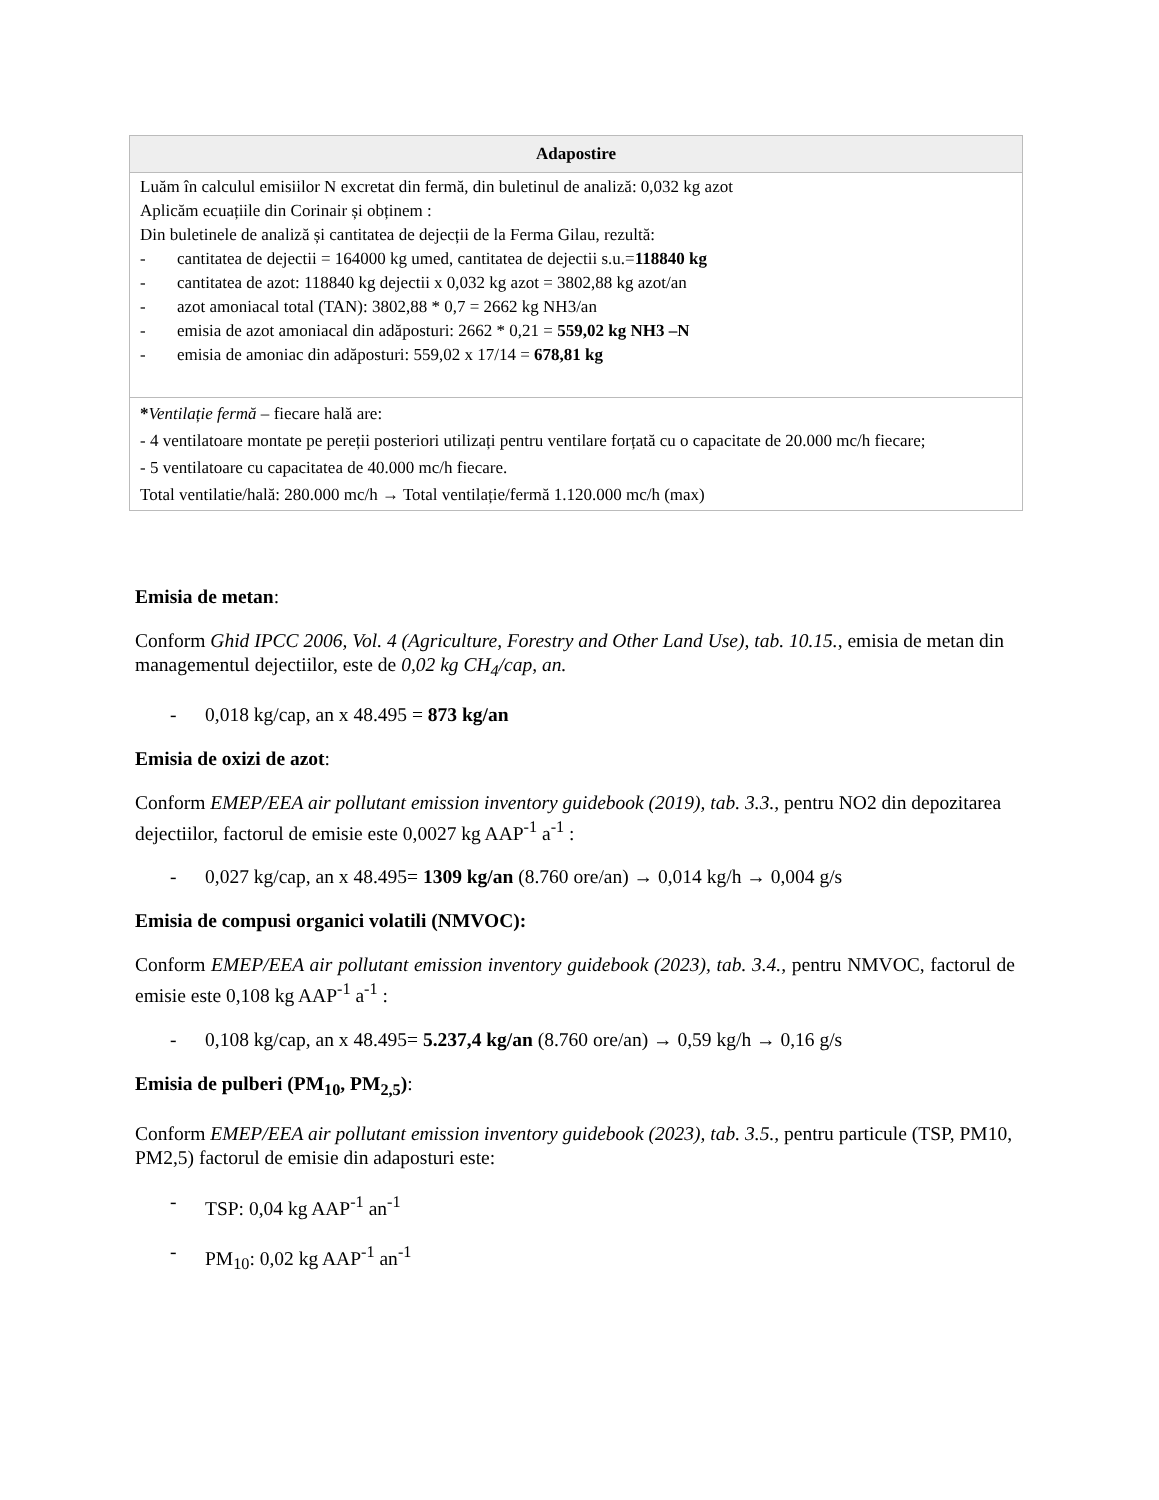| Adapostire |
| --- |
| Luăm în calculul emisiilor N excretat din fermă, din buletinul de analiză: 0,032 kg azot Aplicăm ecuațiile din Corinair și obținem : Din buletinele de analiză și cantitatea de dejecții de la Ferma Gilau, rezultă: - cantitatea de dejectii = 164000 kg umed, cantitatea de dejectii s.u.= 118840 kg - cantitatea de azot: 118840 kg dejectii x 0,032 kg azot = 3802,88 kg azot/an - azot amoniacal total (TAN): 3802,88 * 0,7 = 2662 kg NH3/an - emisia de azot amoniacal din adăposturi: 2662 * 0,21 = 559,02 kg NH3 –N - emisia de amoniac din adăposturi: 559,02 x 17/14 = 678,81 kg |
| * Ventilație fermă – fiecare hală are: - 4 ventilatoare montate pe pereții posteriori utilizați pentru ventilare forțată cu o capacitate de 20.000 mc/h fiecare; - 5 ventilatoare cu capacitatea de 40.000 mc/h fiecare. Total ventilatie/hală: 280.000 mc/h → Total ventilație/fermă 1.120.000 mc/h (max) |
Emisia de metan:
Conform Ghid IPCC 2006, Vol. 4 (Agriculture, Forestry and Other Land Use), tab. 10.15., emisia de metan din managementul dejectiilor, este de 0,02 kg CH<sub>4</sub>/cap, an.
- 0,018 kg/cap, an x 48.495 = 873 kg/an
Emisia de oxizi de azot:
Conform EMEP/EEA air pollutant emission inventory guidebook (2019), tab. 3.3., pentru NO2 din depozitarea dejectiilor, factorul de emisie este 0,0027 kg AAP<sup>-1</sup> a<sup>-1</sup> :
- 0,027 kg/cap, an x 48.495= 1309 kg/an (8.760 ore/an) → 0,014 kg/h → 0,004 g/s
Emisia de compusi organici volatili (NMVOC):
Conform EMEP/EEA air pollutant emission inventory guidebook (2023), tab. 3.4., pentru NMVOC, factorul de emisie este 0,108 kg AAP<sup>-1</sup> a<sup>-1</sup> :
- 0,108 kg/cap, an x 48.495= 5.237,4 kg/an (8.760 ore/an) → 0,59 kg/h → 0,16 g/s
Emisia de pulberi (PM<sub>10</sub>, PM<sub>2,5</sub>):
Conform EMEP/EEA air pollutant emission inventory guidebook (2023), tab. 3.5., pentru particule (TSP, PM10, PM2,5) factorul de emisie din adaposturi este:
- TSP: 0,04 kg AAP<sup>-1</sup> an<sup>-1</sup>
- PM<sub>10</sub>: 0,02 kg AAP<sup>-1</sup> an<sup>-1</sup>